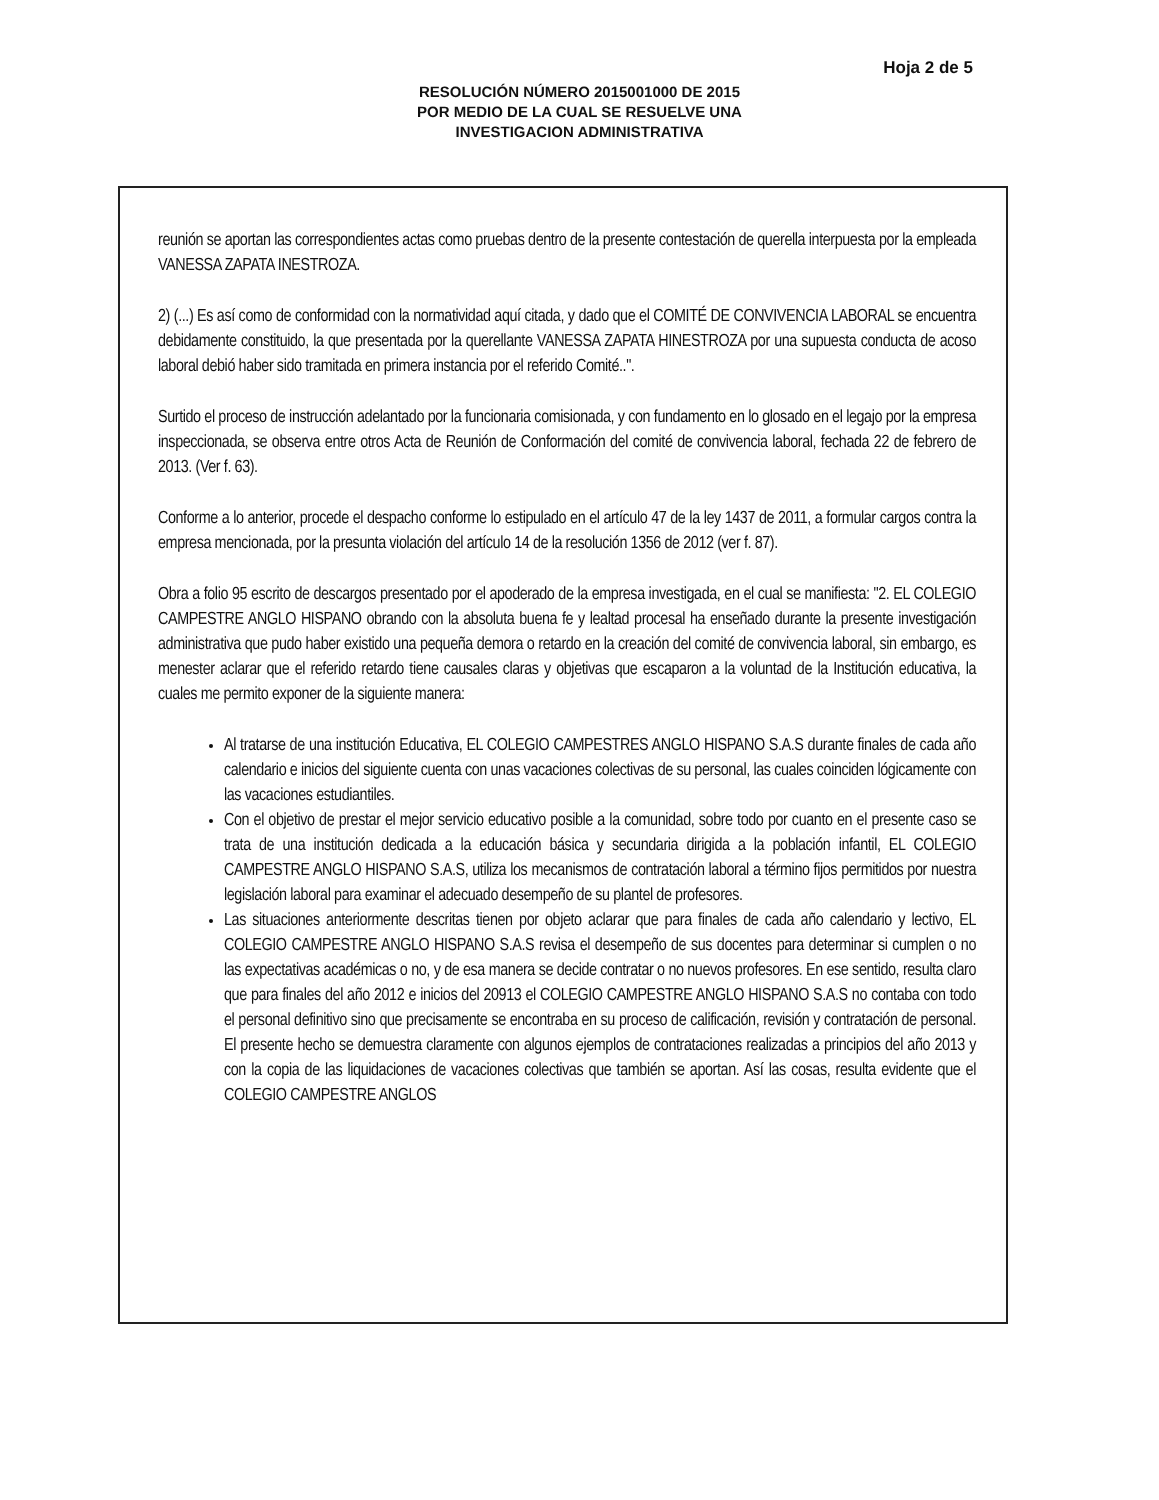Hoja 2 de 5
RESOLUCIÓN NÚMERO 2015001000 DE 2015
POR MEDIO DE LA CUAL SE RESUELVE UNA
INVESTIGACION ADMINISTRATIVA
reunión se aportan las correspondientes actas como pruebas dentro de la presente contestación de querella interpuesta por la empleada VANESSA ZAPATA INESTROZA.
2) (...) Es así como de conformidad con la normatividad aquí citada, y dado que el COMITÉ DE CONVIVENCIA LABORAL se encuentra debidamente constituido, la que presentada por la querellante VANESSA ZAPATA HINESTROZA por una supuesta conducta de acoso laboral debió haber sido tramitada en primera instancia por el referido Comité..".
Surtido el proceso de instrucción adelantado por la funcionaria comisionada, y con fundamento en lo glosado en el legajo por la empresa inspeccionada, se observa entre otros Acta de Reunión de Conformación del comité de convivencia laboral, fechada 22 de febrero de 2013. (Ver f. 63).
Conforme a lo anterior, procede el despacho conforme lo estipulado en el artículo 47 de la ley 1437 de 2011, a formular cargos contra la empresa mencionada, por la presunta violación del artículo 14 de la resolución 1356 de 2012 (ver f. 87).
Obra a folio 95 escrito de descargos presentado por el apoderado de la empresa investigada, en el cual se manifiesta: "2. EL COLEGIO CAMPESTRE ANGLO HISPANO obrando con la absoluta buena fe y lealtad procesal ha enseñado durante la presente investigación administrativa que pudo haber existido una pequeña demora o retardo en la creación del comité de convivencia laboral, sin embargo, es menester aclarar que el referido retardo tiene causales claras y objetivas que escaparon a la voluntad de la Institución educativa, la cuales me permito exponer de la siguiente manera:
Al tratarse de una institución Educativa, EL COLEGIO CAMPESTRES ANGLO HISPANO S.A.S durante finales de cada año calendario e inicios del siguiente cuenta con unas vacaciones colectivas de su personal, las cuales coinciden lógicamente con las vacaciones estudiantiles.
Con el objetivo de prestar el mejor servicio educativo posible a la comunidad, sobre todo por cuanto en el presente caso se trata de una institución dedicada a la educación básica y secundaria dirigida a la población infantil, EL COLEGIO CAMPESTRE ANGLO HISPANO S.A.S, utiliza los mecanismos de contratación laboral a término fijos permitidos por nuestra legislación laboral para examinar el adecuado desempeño de su plantel de profesores.
Las situaciones anteriormente descritas tienen por objeto aclarar que para finales de cada año calendario y lectivo, EL COLEGIO CAMPESTRE ANGLO HISPANO S.A.S revisa el desempeño de sus docentes para determinar si cumplen o no las expectativas académicas o no, y de esa manera se decide contratar o no nuevos profesores. En ese sentido, resulta claro que para finales del año 2012 e inicios del 20913 el COLEGIO CAMPESTRE ANGLO HISPANO S.A.S no contaba con todo el personal definitivo sino que precisamente se encontraba en su proceso de calificación, revisión y contratación de personal. El presente hecho se demuestra claramente con algunos ejemplos de contrataciones realizadas a principios del año 2013 y con la copia de las liquidaciones de vacaciones colectivas que también se aportan. Así las cosas, resulta evidente que el COLEGIO CAMPESTRE ANGLOS